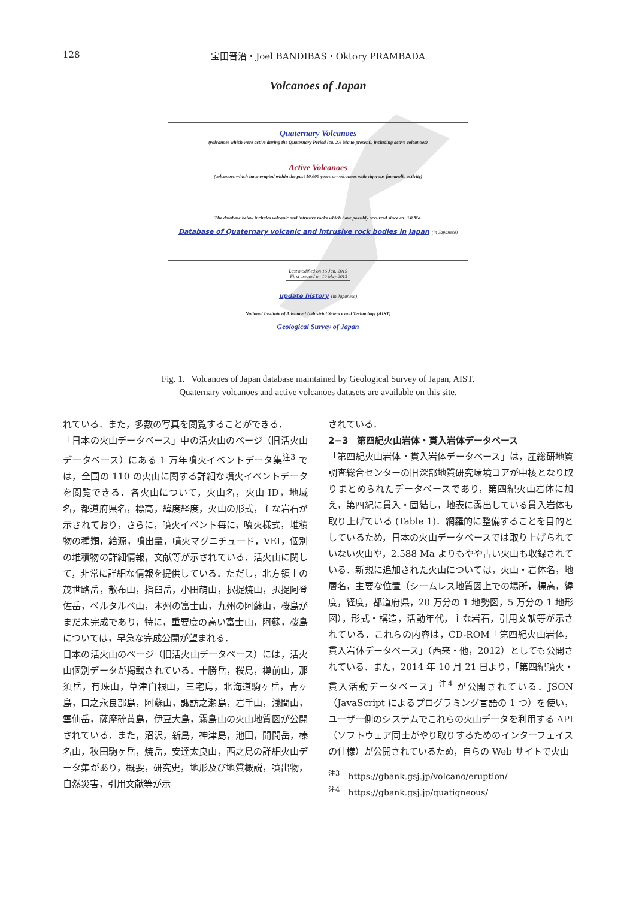128 宝田晋治・Joel BANDIBAS・Oktory PRAMBADA
Volcanoes of Japan
Quaternary Volcanoes
(volcanoes which were active during the Quaternary Period (ca. 2.6 Ma to present), including active volcanoes)
Active Volcanoes
(volcanoes which have erupted within the past 10,000 years or volcanoes with vigorous fumarolic activity)
The database below includes volcanic and intrusive rocks which have possibly occurred since ca. 3.0 Ma.
Database of Quaternary volcanic and intrusive rock bodies in Japan (in Japanese)
Last modified on 16 Jan. 2015
First created on 10 May 2013
update history (in Japanese)
National Institute of Advanced Industrial Science and Technology (AIST)
Geological Survey of Japan
Fig. 1. Volcanoes of Japan database maintained by Geological Survey of Japan, AIST.
Quaternary volcanoes and active volcanoes datasets are available on this site.
れている．また，多数の写真を閲覧することができる．
「日本の火山データベース」中の活火山のページ（旧活火山データベース）にある 1 万年噴火イベントデータ集<sup>注3</sup> では，全国の 110 の火山に関する詳細な噴火イベントデータを閲覧できる．各火山について，火山名，火山 ID，地域名，都道府県名，標高，緯度経度，火山の形式，主な岩石が示されており，さらに，噴火イベント毎に，噴火様式，堆積物の種類，給源，噴出量，噴火マグニチュード，VEI，個別の堆積物の詳細情報，文献等が示されている．活火山に関して，非常に詳細な情報を提供している．ただし，北方領土の茂世路岳，散布山，指臼岳，小田萌山，択捉焼山，択捉阿登佐岳，ベルタルベ山，本州の富士山，九州の阿蘇山，桜島がまだ未完成であり，特に，重要度の高い富士山，阿蘇，桜島については，早急な完成公開が望まれる．
日本の活火山のページ（旧活火山データベース）には，活火山個別データが掲載されている．十勝岳，桜島，樽前山，那須岳，有珠山，草津白根山，三宅島，北海道駒ヶ岳，青ヶ島，口之永良部島，阿蘇山，諏訪之瀬島，岩手山，浅間山，雲仙岳，薩摩硫黄島，伊豆大島，霧島山の火山地質図が公開されている．また，沼沢，新島，神津島，池田，開聞岳，榛名山，秋田駒ヶ岳，焼岳，安達太良山，西之島の詳細火山データ集があり，概要，研究史，地形及び地質概説，噴出物，自然災害，引用文献等が示
されている．
2−3　第四紀火山岩体・貫入岩体データベース
「第四紀火山岩体・貫入岩体データベース」は，産総研地質調査総合センターの旧深部地質研究環境コアが中核となり取りまとめられたデータベースであり，第四紀火山岩体に加え，第四紀に貫入・固結し，地表に露出している貫入岩体も取り上げている (Table 1)．網羅的に整備することを目的としているため，日本の火山データベースでは取り上げられていない火山や，2.588 Ma よりもやや古い火山も収録されている．新規に追加された火山については，火山・岩体名，地層名，主要な位置（シームレス地質図上での場所，標高，緯度，経度，都道府県，20 万分の 1 地勢図，5 万分の 1 地形図），形式・構造，活動年代，主な岩石，引用文献等が示されている．これらの内容は，CD-ROM「第四紀火山岩体，貫入岩体データベース」（西来・他，2012）としても公開されている．また，2014 年 10 月 21 日より，「第四紀噴火・貫入活動データベース」<sup>注4</sup> が公開されている．JSON（JavaScript によるプログラミング言語の 1 つ）を使い，ユーザー側のシステムでこれらの火山データを利用する API（ソフトウェア同士がやり取りするためのインターフェイスの仕様）が公開されているため，自らの Web サイトで火山
<sup>注3</sup>　https://gbank.gsj.jp/volcano/eruption/
<sup>注4</sup>　https://gbank.gsj.jp/quatigneous/